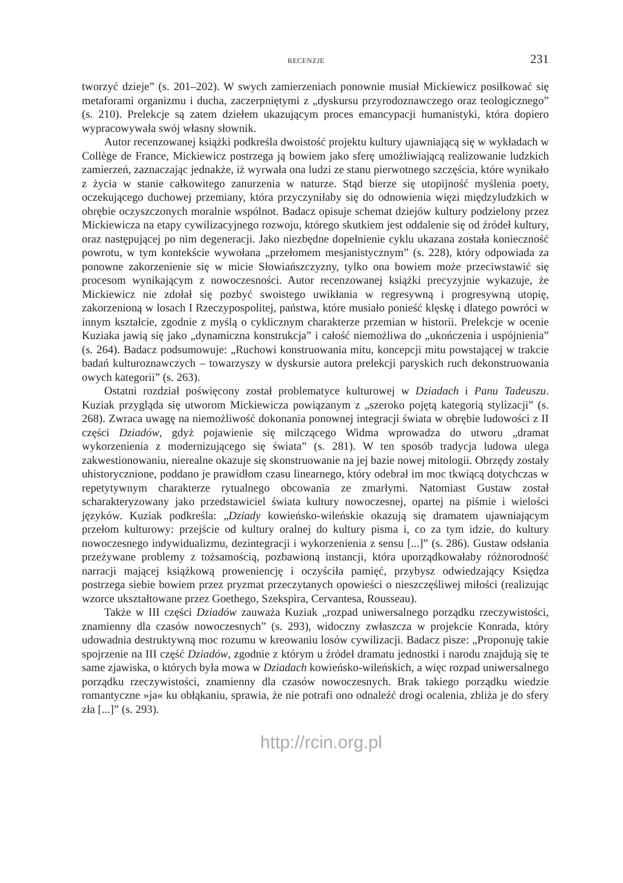RECENZJE 231
tworzyć dzieje” (s. 201–202). W swych zamierzeniach ponownie musiał Mickiewicz posiłkować się metaforami organizmu i ducha, zaczerpniętymi z „dyskursu przyrodoznawczego oraz teologicznego” (s. 210). Prelekcje są zatem dziełem ukazującym proces emancypacji humanistyki, która dopiero wypracowywała swój własny słownik.
Autor recenzowanej książki podkreśla dwoistość projektu kultury ujawniającą się w wykładach w Collège de France, Mickiewicz postrzega ją bowiem jako sferę umożliwiającą realizowanie ludzkich zamierzeń, zaznaczając jednakże, iż wyrwała ona ludzi ze stanu pierwotnego szczęścia, które wynikało z życia w stanie całkowitego zanurzenia w naturze. Stąd bierze się utopijność myślenia poety, oczekującego duchowej przemiany, która przyczyniłaby się do odnowienia więzi międzyludzkich w obrębie oczyszczonych moralnie wspólnot. Badacz opisuje schemat dziejów kultury podzielony przez Mickiewicza na etapy cywilizacyjnego rozwoju, którego skutkiem jest oddalenie się od źródeł kultury, oraz następującej po nim degeneracji. Jako niezbędne dopełnienie cyklu ukazana została konieczność powrotu, w tym kontekście wywołana „przełomem mesjanistycznym” (s. 228), który odpowiada za ponowne zakorzenienie się w micie Słowiańszczyzny, tylko ona bowiem może przeciwstawić się procesom wynikającym z nowoczesności. Autor recenzowanej książki precyzyjnie wykazuje, że Mickiewicz nie zdołał się pozbyć swoistego uwikłania w regresywną i progresywną utopię, zakorzenioną w losach I Rzeczypospolitej, państwa, które musiało ponieść klęskę i dlatego powróci w innym kształcie, zgodnie z myślą o cyklicznym charakterze przemian w historii. Prelekcje w ocenie Kuziaka jawią się jako „dynamiczna konstrukcja” i całość niemożliwa do „ukończenia i uspójnienia” (s. 264). Badacz podsumowuje: „Ruchowi konstruowania mitu, koncepcji mitu powstającej w trakcie badań kulturoznawczych – towarzyszy w dyskursie autora prelekcji paryskich ruch dekonstruowania owych kategorii” (s. 263).
Ostatni rozdział poświęcony został problematyce kulturowej w Dziadach i Panu Tadeuszu. Kuziak przygląda się utworom Mickiewicza powiązanym z „szeroko pojętą kategorią stylizacji” (s. 268). Zwraca uwagę na niemożliwość dokonania ponownej integracji świata w obrębie ludowości z II części Dziadów, gdyż pojawienie się milczącego Widma wprowadza do utworu „dramat wykorzenienia z modernizującego się świata” (s. 281). W ten sposób tradycja ludowa ulega zakwestionowaniu, nierealne okazuje się skonstruowanie na jej bazie nowej mitologii. Obrzędy zostały uhistorycznione, poddano je prawidłom czasu linearnego, który odebrał im moc tkwiącą dotychczas w repetytywnym charakterze rytualnego obcowania ze zmarłymi. Natomiast Gustaw został scharakteryzowany jako przedstawiciel świata kultury nowoczesnej, opartej na piśmie i wielości języków. Kuziak podkreśla: „Dziady kowieńsko-wileńskie okazują się dramatem ujawniającym przełom kulturowy: przejście od kultury oralnej do kultury pisma i, co za tym idzie, do kultury nowoczesnego indywidualizmu, dezintegracji i wykorzenienia z sensu [...]” (s. 286). Gustaw odsłania przeżywane problemy z tożsamością, pozbawioną instancji, która uporządkowałaby różnorodność narracji mającej książkową proweniencję i oczyściła pamięć, przybysz odwiedzający Księdza postrzega siebie bowiem przez pryzmat przeczytanych opowieści o nieszczęśliwej miłości (realizując wzorce ukształtowane przez Goethego, Szekspira, Cervantesa, Rousseau).
Także w III części Dziadów zauważa Kuziak „rozpad uniwersalnego porządku rzeczywistości, znamienny dla czasów nowoczesnych” (s. 293), widoczny zwłaszcza w projekcie Konrada, który udowadnia destruktywną moc rozumu w kreowaniu losów cywilizacji. Badacz pisze: „Proponuję takie spojrzenie na III część Dziadów, zgodnie z którym u źródeł dramatu jednostki i narodu znajdują się te same zjawiska, o których była mowa w Dziadach kowieńsko-wileńskich, a więc rozpad uniwersalnego porządku rzeczywistości, znamienny dla czasów nowoczesnych. Brak takiego porządku wiedzie romantyczne »ja« ku obłąkaniu, sprawia, że nie potrafi ono odnaleźć drogi ocalenia, zbliża je do sfery zła [...]” (s. 293).
http://rcin.org.pl